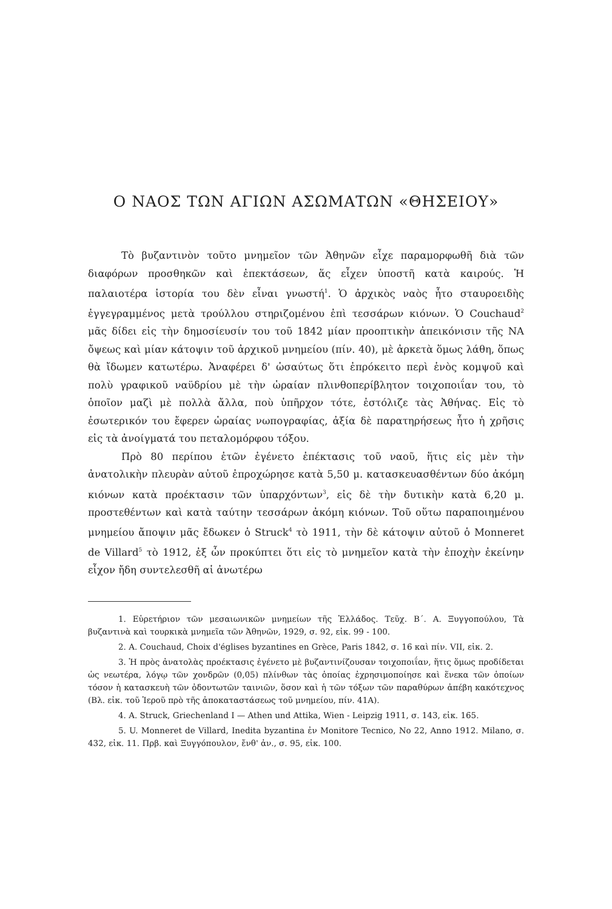Ο ΝΑΟΣ ΤΩΝ ΑΓΙΩΝ ΑΣΩΜΑΤΩΝ «ΘΗΣΕΙΟΥ»
Τὸ βυζαντινὸν τοῦτο μνημεῖον τῶν Ἀθηνῶν εἶχε παραμορφωθῆ διὰ τῶν διαφόρων προσθηκῶν καὶ ἐπεκτάσεων, ἅς εἶχεν ὑποστῆ κατὰ καιρούς. Ἡ παλαιοτέρα ἱστορία του δὲν εἶναι γνωστή<sup>1</sup>. Ὁ ἀρχικὸς ναὸς ἦτο σταυροειδὴς ἐγγεγραμμένος μετὰ τρούλλου στηριζομένου ἐπὶ τεσσάρων κιόνων. Ὁ Couchaud<sup>2</sup> μᾶς δίδει εἰς τὴν δημοσίευσίν του τοῦ 1842 μίαν προοπτικὴν ἀπεικόνισιν τῆς ΝΑ ὄψεως καὶ μίαν κάτοψιν τοῦ ἀρχικοῦ μνημείου (πίν. 40), μὲ ἀρκετὰ ὅμως λάθη, ὅπως θὰ ἴδωμεν κατωτέρω. Ἀναφέρει δ' ὡσαύτως ὅτι ἐπρόκειτο περὶ ἑνὸς κομψοῦ καὶ πολὺ γραφικοῦ ναϋδρίου μὲ τὴν ὡραίαν πλινθοπερίβλητον τοιχοποιΐαν του, τὸ ὁποῖον μαζὶ μὲ πολλὰ ἄλλα, ποὺ ὑπῆρχον τότε, ἐστόλιζε τὰς Ἀθήνας. Εἰς τὸ ἐσωτερικόν του ἔφερεν ὡραίας νωπογραφίας, ἀξία δὲ παρατηρήσεως ἦτο ἡ χρῆσις εἰς τὰ ἀνοίγματά του πεταλομόρφου τόξου.
Πρὸ 80 περίπου ἐτῶν ἐγένετο ἐπέκτασις τοῦ ναοῦ, ἥτις εἰς μὲν τὴν ἀνατολικὴν πλευρὰν αὐτοῦ ἐπροχώρησε κατὰ 5,50 μ. κατασκευασθέντων δύο ἀκόμη κιόνων κατὰ προέκτασιν τῶν ὑπαρχόντων<sup>3</sup>, εἰς δὲ τὴν δυτικὴν κατὰ 6,20 μ. προστεθέντων καὶ κατὰ ταύτην τεσσάρων ἀκόμη κιόνων. Τοῦ οὕτω παραποιημένου μνημείου ἄποψιν μᾶς ἔδωκεν ὁ Struck<sup>4</sup> τὸ 1911, τὴν δὲ κάτοψιν αὐτοῦ ὁ Monneret de Villard<sup>5</sup> τὸ 1912, ἐξ ὧν προκύπτει ὅτι εἰς τὸ μνημεῖον κατὰ τὴν ἐποχὴν ἐκείνην εἶχον ἤδη συντελεσθῆ αἱ ἀνωτέρω
1. Εὑρετήριον τῶν μεσαιωνικῶν μνημείων τῆς Ἑλλάδος. Τεῦχ. Β΄. Α. Ξυγγοπούλου, Τὰ βυζαντινὰ καὶ τουρκικὰ μνημεῖα τῶν Ἀθηνῶν, 1929, σ. 92, εἰκ. 99 - 100.
2. A. Couchaud, Choix d'églises byzantines en Grèce, Paris 1842, σ. 16 καὶ πίν. VII, εἰκ. 2.
3. Ἡ πρὸς ἀνατολὰς προέκτασις ἐγένετο μὲ βυζαντινίζουσαν τοιχοποιΐαν, ἥτις ὅμως προδίδεται ὡς νεωτέρα, λόγῳ τῶν χονδρῶν (0,05) πλίνθων τὰς ὁποίας ἐχρησιμοποίησε καὶ ἕνεκα τῶν ὁποίων τόσον ἡ κατασκευὴ τῶν ὀδοντωτῶν ταινιῶν, ὅσον καὶ ἡ τῶν τόξων τῶν παραθύρων ἀπέβη κακότεχνος (Βλ. εἰκ. τοῦ Ἱεροῦ πρὸ τῆς ἀποκαταστάσεως τοῦ μνημείου, πίν. 41Α).
4. A. Struck, Griechenland I — Athen und Attika, Wien - Leipzig 1911, σ. 143, εἰκ. 165.
5. U. Monneret de Villard, Inedita byzantina ἐν Monitore Tecnico, No 22, Anno 1912. Milano, σ. 432, εἰκ. 11. Πρβ. καὶ Ξυγγόπουλον, ἔνθ' ἀν., σ. 95, εἰκ. 100.